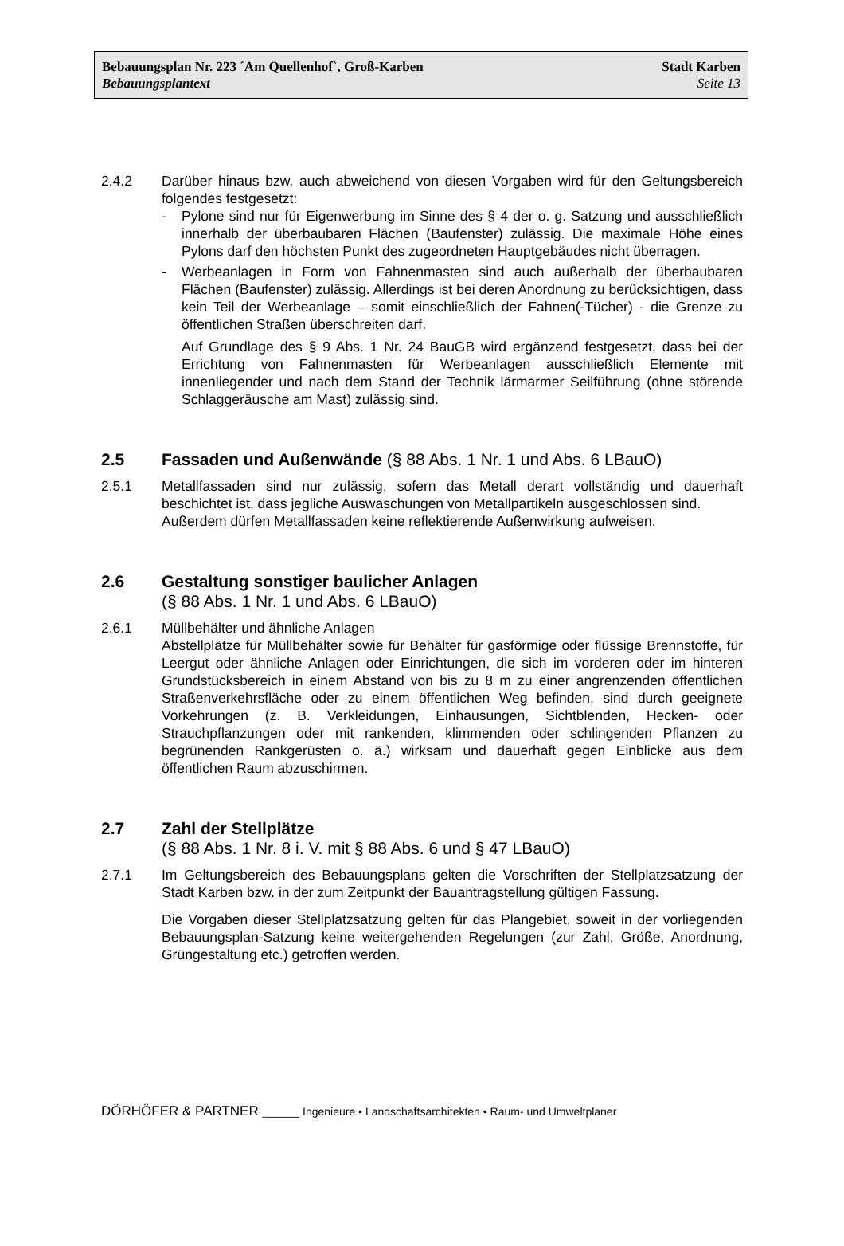Bebauungsplan Nr. 223 ´Am Quellenhof`, Groß-Karben Stadt Karben
Bebauungsplantext Seite 13
2.4.2 Darüber hinaus bzw. auch abweichend von diesen Vorgaben wird für den Geltungsbereich folgendes festgesetzt:
- Pylone sind nur für Eigenwerbung im Sinne des § 4 der o. g. Satzung und ausschließlich innerhalb der überbaubaren Flächen (Baufenster) zulässig. Die maximale Höhe eines Pylons darf den höchsten Punkt des zugeordneten Hauptgebäudes nicht überragen.
- Werbeanlagen in Form von Fahnenmasten sind auch außerhalb der überbaubaren Flächen (Baufenster) zulässig. Allerdings ist bei deren Anordnung zu berücksichtigen, dass kein Teil der Werbeanlage – somit einschließlich der Fahnen(-Tücher) - die Grenze zu öffentlichen Straßen überschreiten darf.
Auf Grundlage des § 9 Abs. 1 Nr. 24 BauGB wird ergänzend festgesetzt, dass bei der Errichtung von Fahnenmasten für Werbeanlagen ausschließlich Elemente mit innenliegender und nach dem Stand der Technik lärmarmer Seilführung (ohne störende Schlaggeräusche am Mast) zulässig sind.
2.5 Fassaden und Außenwände (§ 88 Abs. 1 Nr. 1 und Abs. 6 LBauO)
2.5.1 Metallfassaden sind nur zulässig, sofern das Metall derart vollständig und dauerhaft beschichtet ist, dass jegliche Auswaschungen von Metallpartikeln ausgeschlossen sind.
Außerdem dürfen Metallfassaden keine reflektierende Außenwirkung aufweisen.
2.6 Gestaltung sonstiger baulicher Anlagen
(§ 88 Abs. 1 Nr. 1 und Abs. 6 LBauO)
2.6.1 Müllbehälter und ähnliche Anlagen
Abstellplätze für Müllbehälter sowie für Behälter für gasförmige oder flüssige Brennstoffe, für Leergut oder ähnliche Anlagen oder Einrichtungen, die sich im vorderen oder im hinteren Grundstücksbereich in einem Abstand von bis zu 8 m zu einer angrenzenden öffentlichen Straßenverkehrsfläche oder zu einem öffentlichen Weg befinden, sind durch geeignete Vorkehrungen (z. B. Verkleidungen, Einhausungen, Sichtblenden, Hecken- oder Strauchpflanzungen oder mit rankenden, klimmenden oder schlingenden Pflanzen zu begrünenden Rankgerüsten o. ä.) wirksam und dauerhaft gegen Einblicke aus dem öffentlichen Raum abzuschirmen.
2.7 Zahl der Stellplätze
(§ 88 Abs. 1 Nr. 8 i. V. mit § 88 Abs. 6 und § 47 LBauO)
2.7.1 Im Geltungsbereich des Bebauungsplans gelten die Vorschriften der Stellplatzsatzung der Stadt Karben bzw. in der zum Zeitpunkt der Bauantragstellung gültigen Fassung.
Die Vorgaben dieser Stellplatzsatzung gelten für das Plangebiet, soweit in der vorliegenden Bebauungsplan-Satzung keine weitergehenden Regelungen (zur Zahl, Größe, Anordnung, Grüngestaltung etc.) getroffen werden.
DÖRHÖFER & PARTNER ______ Ingenieure • Landschaftsarchitekten • Raum- und Umweltplaner